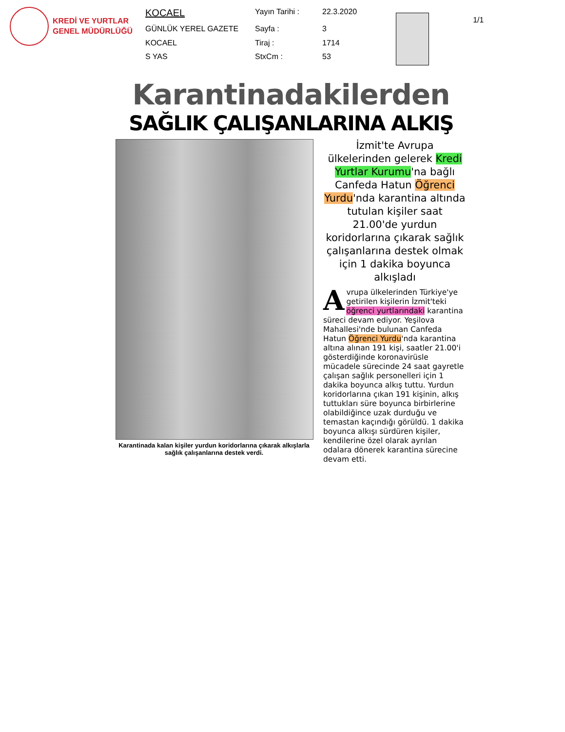KREDİ VE YURTLAR GENEL MÜDÜRLÜĞÜ
| KOCAEL | Yayın Tarihi : | 22.3.2020 |
| GÜNLÜK YEREL GAZETE | Sayfa : | 3 |
| KOCAEL | Tiraj : | 1714 |
| S YAS | StxCm : | 53 |
1/1
Karantinadakilerden
SAĞLIK ÇALIŞANLARINA ALKIŞ
Karantinada kalan kişiler yurdun koridorlarına çıkarak alkışlarla sağlık çalışanlarına destek verdi.
İzmit'te Avrupa ülkelerinden gelerek Kredi Yurtlar Kurumu'na bağlı Canfeda Hatun Öğrenci Yurdu'nda karantina altında tutulan kişiler saat 21.00'de yurdun koridorlarına çıkarak sağlık çalışanlarına destek olmak için 1 dakika boyunca alkışladı
Avrupa ülkelerinden Türkiye'ye getirilen kişilerin İzmit'teki öğrenci yurtlarındaki karantina süreci devam ediyor. Yeşilova Mahallesi'nde bulunan Canfeda Hatun Öğrenci Yurdu'nda karantina altına alınan 191 kişi, saatler 21.00'i gösterdiğinde koronavirüsle mücadele sürecinde 24 saat gayretle çalışan sağlık personelleri için 1 dakika boyunca alkış tuttu. Yurdun koridorlarına çıkan 191 kişinin, alkış tuttukları süre boyunca birbirlerine olabildiğince uzak durduğu ve temastan kaçındığı görüldü. 1 dakika boyunca alkışı sürdüren kişiler, kendilerine özel olarak ayrılan odalara dönerek karantina sürecine devam etti.